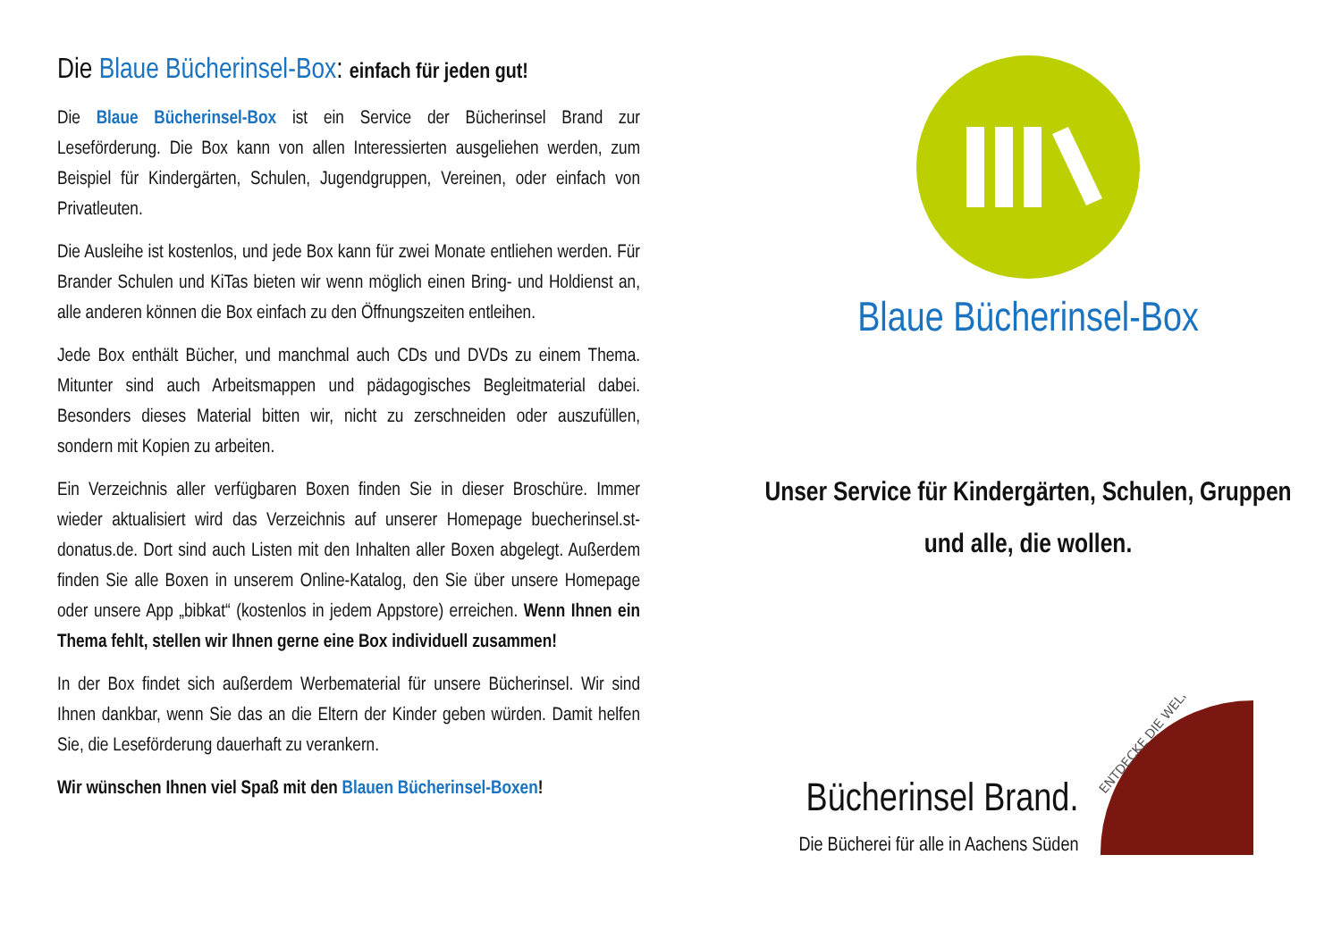Die Blaue Bücherinsel-Box: einfach für jeden gut!
Die Blaue Bücherinsel-Box ist ein Service der Bücherinsel Brand zur Leseförderung. Die Box kann von allen Interessierten ausgeliehen werden, zum Beispiel für Kindergärten, Schulen, Jugendgruppen, Vereinen, oder einfach von Privatleuten.
Die Ausleihe ist kostenlos, und jede Box kann für zwei Monate entliehen werden. Für Brander Schulen und KiTas bieten wir wenn möglich einen Bring- und Holdienst an, alle anderen können die Box einfach zu den Öffnungszeiten entleihen.
Jede Box enthält Bücher, und manchmal auch CDs und DVDs zu einem Thema. Mitunter sind auch Arbeitsmappen und pädagogisches Begleitmaterial dabei. Besonders dieses Material bitten wir, nicht zu zerschneiden oder auszufüllen, sondern mit Kopien zu arbeiten.
Ein Verzeichnis aller verfügbaren Boxen finden Sie in dieser Broschüre. Immer wieder aktualisiert wird das Verzeichnis auf unserer Homepage buecherinsel.st-donatus.de. Dort sind auch Listen mit den Inhalten aller Boxen abgelegt. Außerdem finden Sie alle Boxen in unserem Online-Katalog, den Sie über unsere Homepage oder unsere App „bibkat“ (kostenlos in jedem Appstore) erreichen. Wenn Ihnen ein Thema fehlt, stellen wir Ihnen gerne eine Box individuell zusammen!
In der Box findet sich außerdem Werbematerial für unsere Bücherinsel. Wir sind Ihnen dankbar, wenn Sie das an die Eltern der Kinder geben würden. Damit helfen Sie, die Leseförderung dauerhaft zu verankern.
Wir wünschen Ihnen viel Spaß mit den Blauen Bücherinsel-Boxen!
Blaue Bücherinsel-Box
Unser Service für Kindergärten, Schulen, Gruppen
und alle, die wollen.
Bücherinsel Brand.
Die Bücherei für alle in Aachens Süden
ENTDECKE DIE WELT